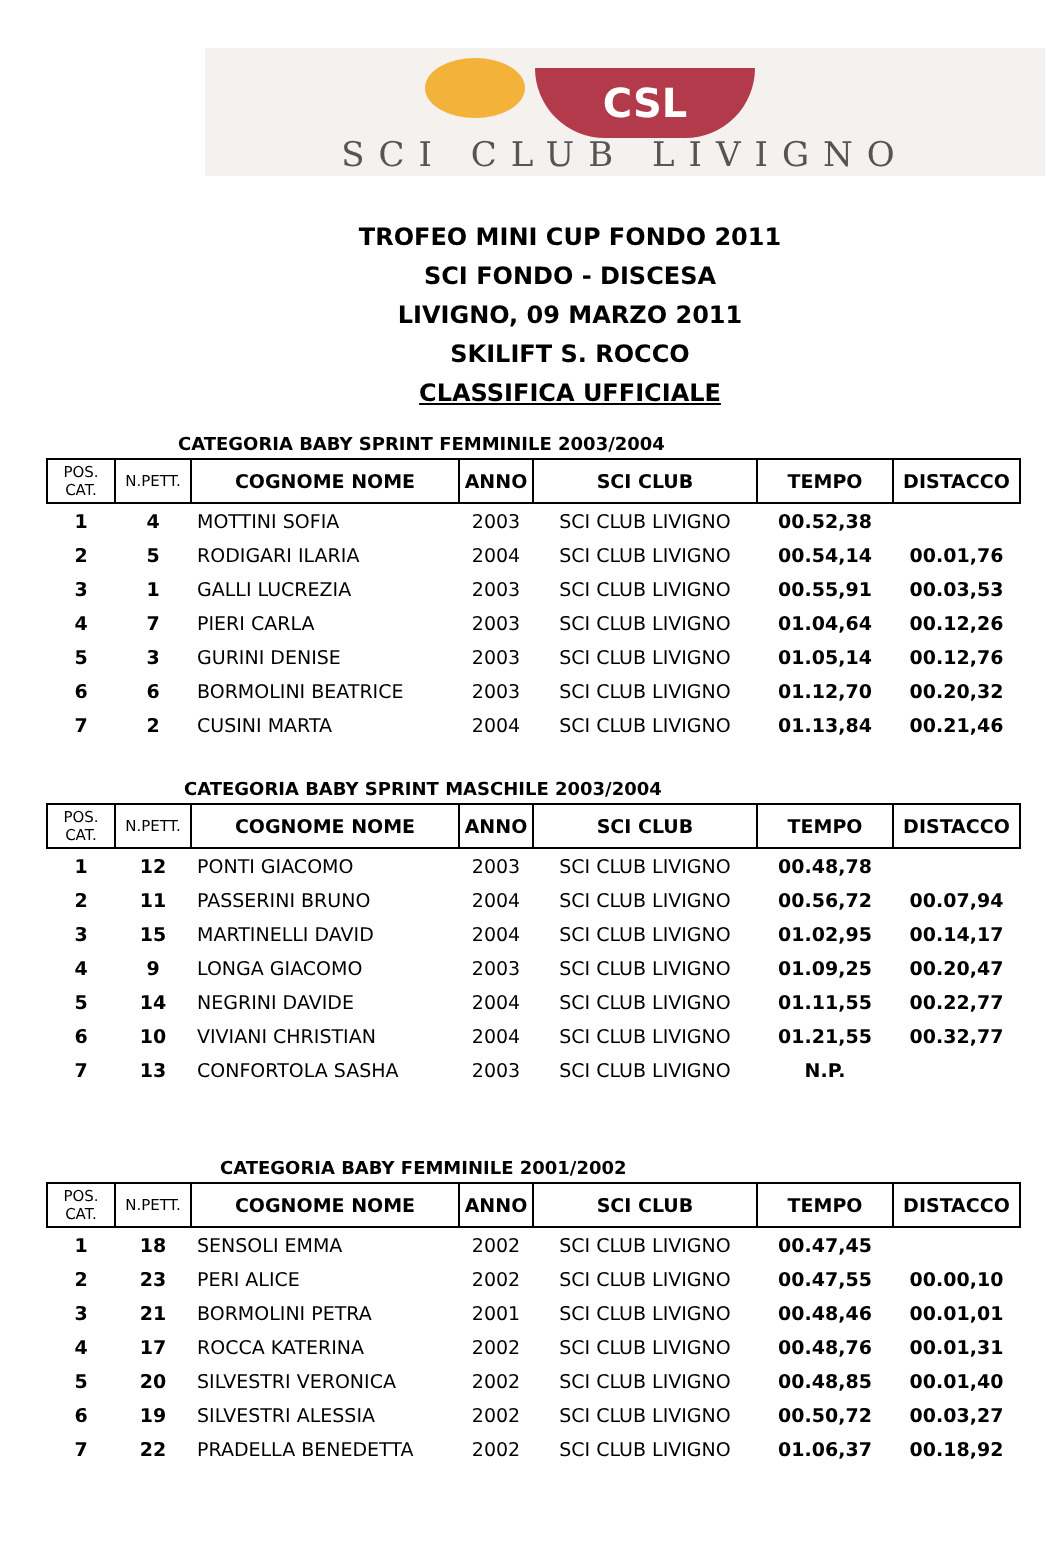CSL
SCI CLUB LIVIGNO
TROFEO MINI CUP FONDO 2011
SCI FONDO - DISCESA
LIVIGNO, 09 MARZO 2011
SKILIFT S. ROCCO
CLASSIFICA UFFICIALE
CATEGORIA BABY SPRINT FEMMINILE 2003/2004
| POS. CAT. | N.PETT. | COGNOME NOME | ANNO | SCI CLUB | TEMPO | DISTACCO |
| --- | --- | --- | --- | --- | --- | --- |
| 1 | 4 | MOTTINI SOFIA | 2003 | SCI CLUB LIVIGNO | 00.52,38 | |
| 2 | 5 | RODIGARI ILARIA | 2004 | SCI CLUB LIVIGNO | 00.54,14 | 00.01,76 |
| 3 | 1 | GALLI LUCREZIA | 2003 | SCI CLUB LIVIGNO | 00.55,91 | 00.03,53 |
| 4 | 7 | PIERI CARLA | 2003 | SCI CLUB LIVIGNO | 01.04,64 | 00.12,26 |
| 5 | 3 | GURINI DENISE | 2003 | SCI CLUB LIVIGNO | 01.05,14 | 00.12,76 |
| 6 | 6 | BORMOLINI BEATRICE | 2003 | SCI CLUB LIVIGNO | 01.12,70 | 00.20,32 |
| 7 | 2 | CUSINI MARTA | 2004 | SCI CLUB LIVIGNO | 01.13,84 | 00.21,46 |
CATEGORIA BABY SPRINT MASCHILE 2003/2004
| POS. CAT. | N.PETT. | COGNOME NOME | ANNO | SCI CLUB | TEMPO | DISTACCO |
| --- | --- | --- | --- | --- | --- | --- |
| 1 | 12 | PONTI GIACOMO | 2003 | SCI CLUB LIVIGNO | 00.48,78 | |
| 2 | 11 | PASSERINI BRUNO | 2004 | SCI CLUB LIVIGNO | 00.56,72 | 00.07,94 |
| 3 | 15 | MARTINELLI DAVID | 2004 | SCI CLUB LIVIGNO | 01.02,95 | 00.14,17 |
| 4 | 9 | LONGA GIACOMO | 2003 | SCI CLUB LIVIGNO | 01.09,25 | 00.20,47 |
| 5 | 14 | NEGRINI DAVIDE | 2004 | SCI CLUB LIVIGNO | 01.11,55 | 00.22,77 |
| 6 | 10 | VIVIANI CHRISTIAN | 2004 | SCI CLUB LIVIGNO | 01.21,55 | 00.32,77 |
| 7 | 13 | CONFORTOLA SASHA | 2003 | SCI CLUB LIVIGNO | N.P. | |
CATEGORIA BABY FEMMINILE 2001/2002
| POS. CAT. | N.PETT. | COGNOME NOME | ANNO | SCI CLUB | TEMPO | DISTACCO |
| --- | --- | --- | --- | --- | --- | --- |
| 1 | 18 | SENSOLI EMMA | 2002 | SCI CLUB LIVIGNO | 00.47,45 | |
| 2 | 23 | PERI ALICE | 2002 | SCI CLUB LIVIGNO | 00.47,55 | 00.00,10 |
| 3 | 21 | BORMOLINI PETRA | 2001 | SCI CLUB LIVIGNO | 00.48,46 | 00.01,01 |
| 4 | 17 | ROCCA KATERINA | 2002 | SCI CLUB LIVIGNO | 00.48,76 | 00.01,31 |
| 5 | 20 | SILVESTRI VERONICA | 2002 | SCI CLUB LIVIGNO | 00.48,85 | 00.01,40 |
| 6 | 19 | SILVESTRI ALESSIA | 2002 | SCI CLUB LIVIGNO | 00.50,72 | 00.03,27 |
| 7 | 22 | PRADELLA BENEDETTA | 2002 | SCI CLUB LIVIGNO | 01.06,37 | 00.18,92 |